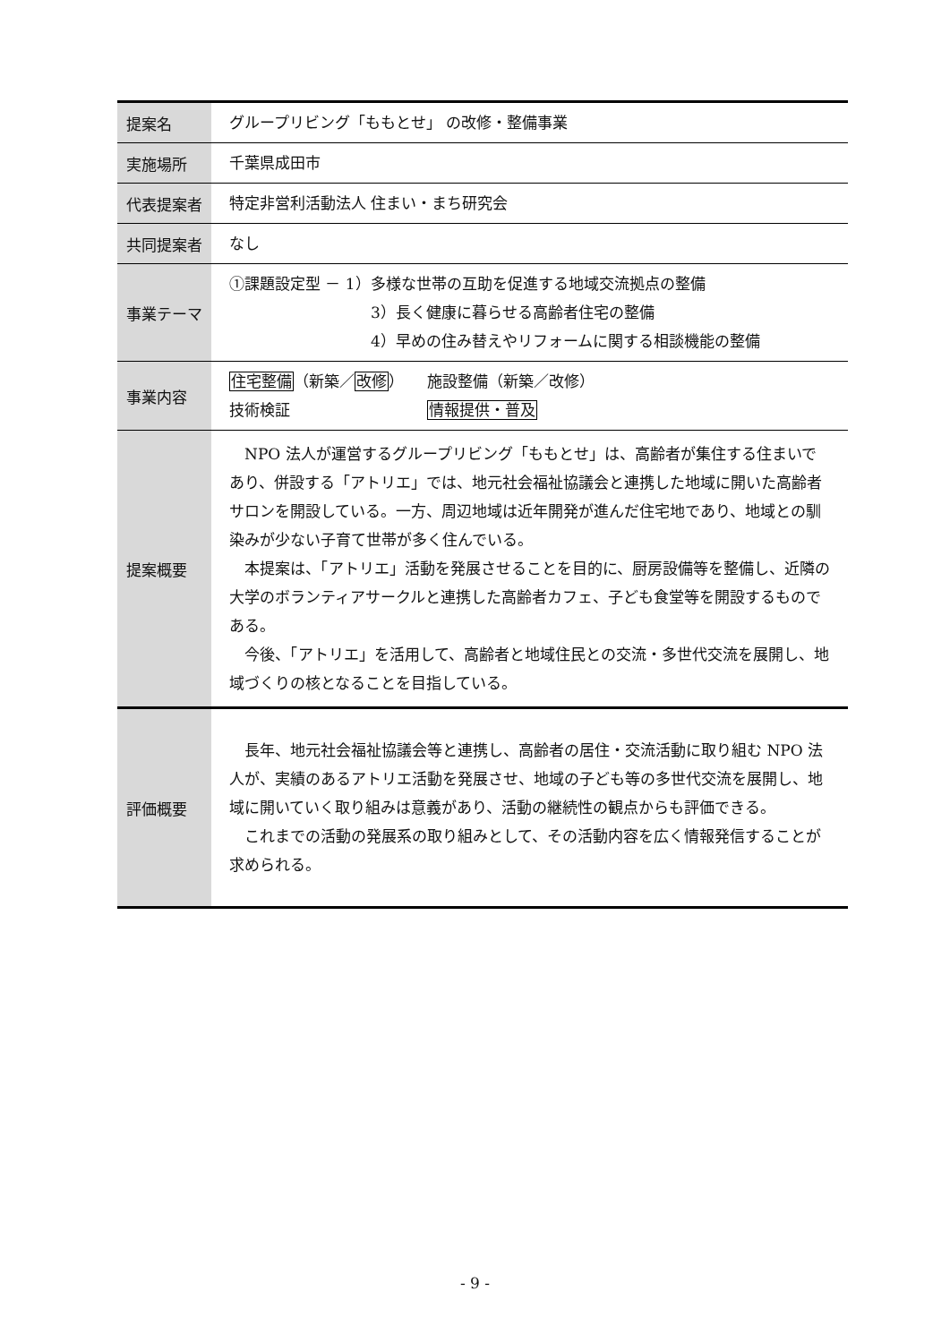| 提案名 | グループリビング「ももとせ」 の改修・整備事業 |
| 実施場所 | 千葉県成田市 |
| 代表提案者 | 特定非営利活動法人 住まい・まち研究会 |
| 共同提案者 | なし |
| 事業テーマ | ①課題設定型 － 1）多様な世帯の互助を促進する地域交流拠点の整備 3）長く健康に暮らせる高齢者住宅の整備 4）早めの住み替えやリフォームに関する相談機能の整備 |
| 事業内容 | 住宅整備 （新築／ 改修 ） 施設整備（新築／改修） 技術検証 情報提供・普及 |
| 提案概要 | NPO 法人が運営するグループリビング「ももとせ」は、高齢者が集住する住まいであり、併設する「アトリエ」では、地元社会福祉協議会と連携した地域に開いた高齢者サロンを開設している。一方、周辺地域は近年開発が進んだ住宅地であり、地域との馴染みが少ない子育て世帯が多く住んでいる。 本提案は、「アトリエ」活動を発展させることを目的に、厨房設備等を整備し、近隣の大学のボランティアサークルと連携した高齢者カフェ、子ども食堂等を開設するものである。 今後、「アトリエ」を活用して、高齢者と地域住民との交流・多世代交流を展開し、地域づくりの核となることを目指している。 |
| 評価概要 | 長年、地元社会福祉協議会等と連携し、高齢者の居住・交流活動に取り組む NPO 法人が、実績のあるアトリエ活動を発展させ、地域の子ども等の多世代交流を展開し、地域に開いていく取り組みは意義があり、活動の継続性の観点からも評価できる。 これまでの活動の発展系の取り組みとして、その活動内容を広く情報発信することが求められる。 |
- 9 -